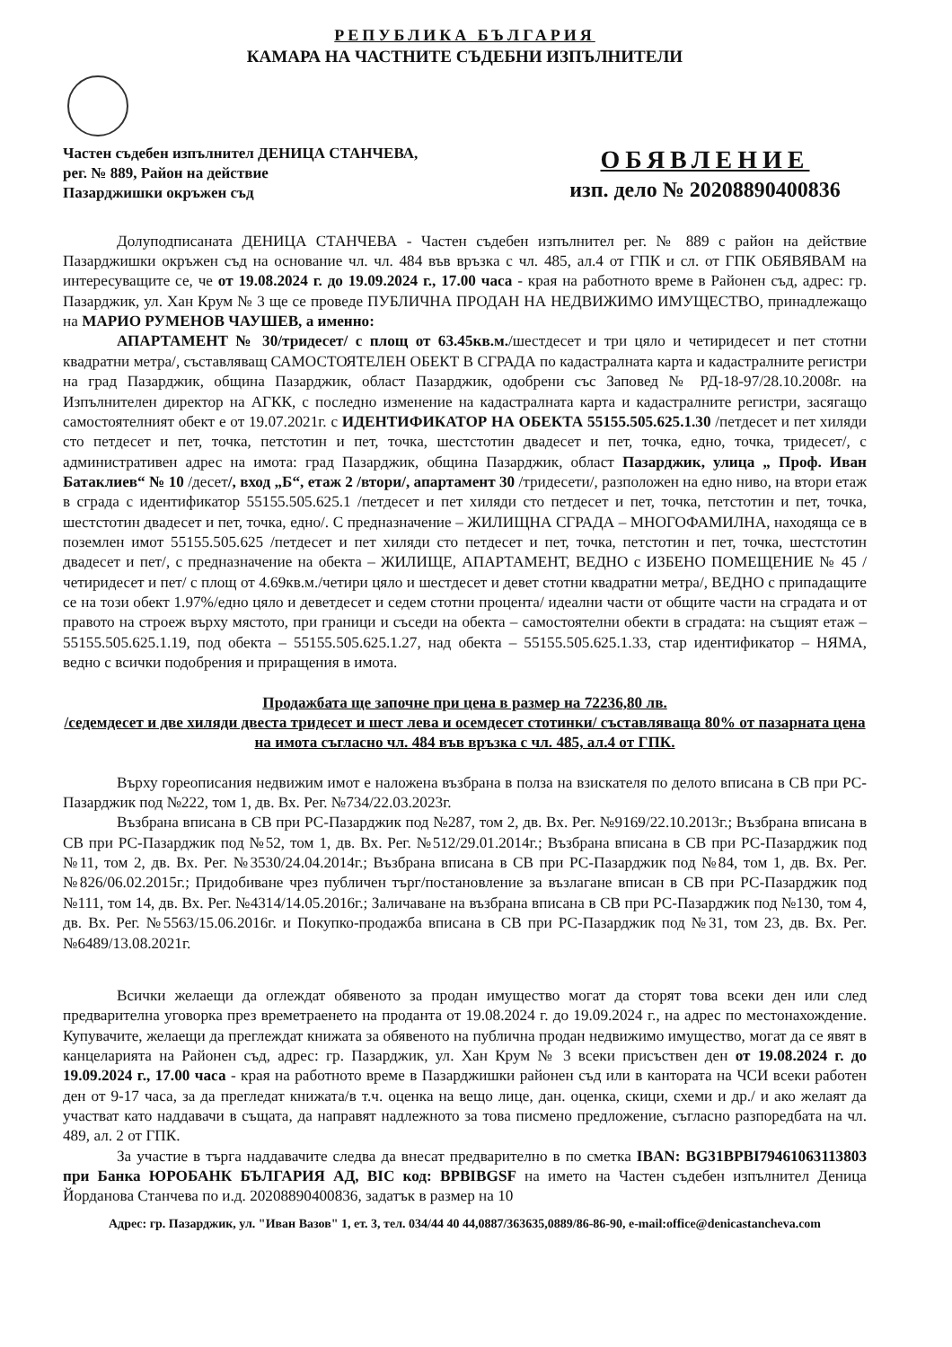РЕПУБЛИКА БЪЛГАРИЯ
КАМАРА НА ЧАСТНИТЕ СЪДЕБНИ ИЗПЪЛНИТЕЛИ
Частен съдебен изпълнител ДЕНИЦА СТАНЧЕВА,
рег. № 889, Район на действие
Пазарджишки окръжен съд
ОБЯВЛЕНИЕ
изп. дело № 20208890400836
Долуподписаната ДЕНИЦА СТАНЧЕВА - Частен съдебен изпълнител рег. № 889 с район на действие Пазарджишки окръжен съд на основание чл. чл. 484 във връзка с чл. 485, ал.4 от ГПК и сл. от ГПК ОБЯВЯВАМ на интересуващите се, че от 19.08.2024 г. до 19.09.2024 г., 17.00 часа - края на работното време в Районен съд, адрес: гр. Пазарджик, ул. Хан Крум № 3 ще се проведе ПУБЛИЧНА ПРОДАН НА НЕДВИЖИМО ИМУЩЕСТВО, принадлежащо на МАРИО РУМЕНОВ ЧАУШЕВ, а именно:
АПАРТАМЕНТ № 30/тридесет/ с площ от 63.45кв.м./шестдесет и три цяло и четиридесет и пет стотни квадратни метра/, съставляващ САМОСТОЯТЕЛЕН ОБЕКТ В СГРАДА по кадастралната карта и кадастралните регистри на град Пазарджик, община Пазарджик, област Пазарджик, одобрени със Заповед № РД-18-97/28.10.2008г. на Изпълнителен директор на АГКК, с последно изменение на кадастралната карта и кадастралните регистри, засягащо самостоятелният обект е от 19.07.2021г. с ИДЕНТИФИКАТОР НА ОБЕКТА 55155.505.625.1.30 /петдесет и пет хиляди сто петдесет и пет, точка, петстотин и пет, точка, шестстотин двадесет и пет, точка, едно, точка, тридесет/, с административен адрес на имота: град Пазарджик, община Пазарджик, област Пазарджик, улица „ Проф. Иван Батаклиев“ № 10 /десет/, вход „Б“, етаж 2 /втори/, апартамент 30 /тридесети/, разположен на едно ниво, на втори етаж в сграда с идентификатор 55155.505.625.1 /петдесет и пет хиляди сто петдесет и пет, точка, петстотин и пет, точка, шестстотин двадесет и пет, точка, едно/. С предназначение – ЖИЛИЩНА СГРАДА – МНОГОФАМИЛНА, находяща се в поземлен имот 55155.505.625 /петдесет и пет хиляди сто петдесет и пет, точка, петстотин и пет, точка, шестстотин двадесет и пет/, с предназначение на обекта – ЖИЛИЩЕ, АПАРТАМЕНТ, ВЕДНО с ИЗБЕНО ПОМЕЩЕНИЕ № 45 /четиридесет и пет/ с площ от 4.69кв.м./четири цяло и шестдесет и девет стотни квадратни метра/, ВЕДНО с припадащите се на този обект 1.97%/едно цяло и деветдесет и седем стотни процента/ идеални части от общите части на сградата и от правото на строеж върху мястото, при граници и съседи на обекта – самостоятелни обекти в сградата: на същият етаж – 55155.505.625.1.19, под обекта – 55155.505.625.1.27, над обекта – 55155.505.625.1.33, стар идентификатор – НЯМА, ведно с всички подобрения и приращения в имота.
Продажбата ще започне при цена в размер на 72236,80 лв.
/седемдесет и две хиляди двеста тридесет и шест лева и осемдесет стотинки/ съставляваща 80% от пазарната цена на имота съгласно чл. 484 във връзка с чл. 485, ал.4 от ГПК.
Върху гореописания недвижим имот е наложена възбрана в полза на взискателя по делото вписана в СВ при РС-Пазарджик под №222, том 1, дв. Вх. Рег. №734/22.03.2023г.
Възбрана вписана в СВ при РС-Пазарджик под №287, том 2, дв. Вх. Рег. №9169/22.10.2013г.; Възбрана вписана в СВ при РС-Пазарджик под №52, том 1, дв. Вх. Рег. №512/29.01.2014г.; Възбрана вписана в СВ при РС-Пазарджик под №11, том 2, дв. Вх. Рег. №3530/24.04.2014г.; Възбрана вписана в СВ при РС-Пазарджик под №84, том 1, дв. Вх. Рег. №826/06.02.2015г.; Придобиване чрез публичен търг/постановление за възлагане вписан в СВ при РС-Пазарджик под №111, том 14, дв. Вх. Рег. №4314/14.05.2016г.; Заличаване на възбрана вписана в СВ при РС-Пазарджик под №130, том 4, дв. Вх. Рег. №5563/15.06.2016г. и Покупко-продажба вписана в СВ при РС-Пазарджик под №31, том 23, дв. Вх. Рег. №6489/13.08.2021г.
Всички желаещи да оглеждат обявеното за продан имущество могат да сторят това всеки ден или след предварителна уговорка през времетраенето на проданта от 19.08.2024 г. до 19.09.2024 г., на адрес по местонахождение. Купувачите, желаещи да преглеждат книжата за обявеното на публична продан недвижимо имущество, могат да се явят в канцеларията на Районен съд, адрес: гр. Пазарджик, ул. Хан Крум № 3 всеки присъствен ден от 19.08.2024 г. до 19.09.2024 г., 17.00 часа - края на работното време в Пазарджишки районен съд или в кантората на ЧСИ всеки работен ден от 9-17 часа, за да прегледат книжата/в т.ч. оценка на вещо лице, дан. оценка, скици, схеми и др./ и ако желаят да участват като наддавачи в същата, да направят надлежното за това писмено предложение, съгласно разпоредбата на чл. 489, ал. 2 от ГПК.
За участие в търга наддавачите следва да внесат предварително в по сметка IBAN: BG31BPBI79461063113803 при Банка ЮРОБАНК БЪЛГАРИЯ АД, BIC код: BPBIBGSF на името на Частен съдебен изпълнител Деница Йорданова Станчева по и.д. 20208890400836, задатък в размер на 10
Адрес: гр. Пазарджик, ул. "Иван Вазов" 1, ет. 3, тел. 034/44 40 44,0887/363635,0889/86-86-90, e-mail:office@denicastancheva.com